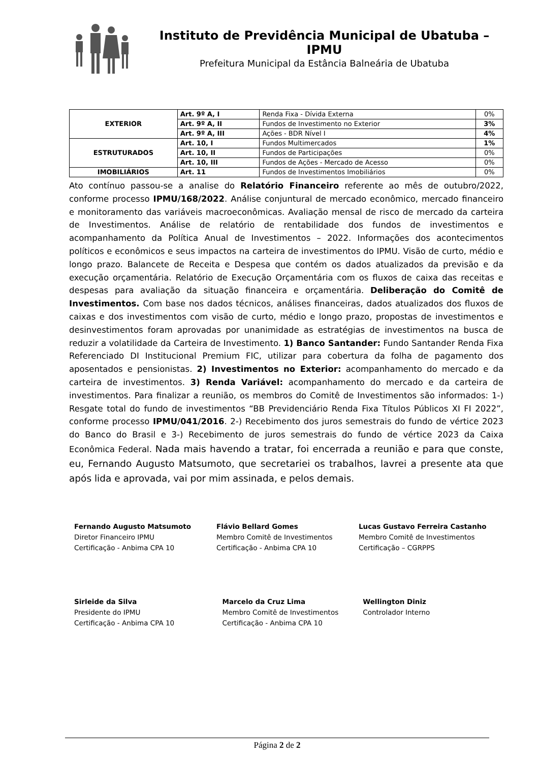Instituto de Previdência Municipal de Ubatuba – IPMU
Prefeitura Municipal da Estância Balneária de Ubatuba
| EXTERIOR | Art. 9º A, I | Renda Fixa - Dívida Externa | 0% |
| | Art. 9º A, II | Fundos de Investimento no Exterior | 3% |
| | Art. 9º A, III | Ações - BDR Nível I | 4% |
| ESTRUTURADOS | Art. 10, I | Fundos Multimercados | 1% |
| | Art. 10, II | Fundos de Participações | 0% |
| | Art. 10, III | Fundos de Ações - Mercado de Acesso | 0% |
| IMOBILIÁRIOS | Art. 11 | Fundos de Investimentos Imobiliários | 0% |
Ato contínuo passou-se a analise do Relatório Financeiro referente ao mês de outubro/2022, conforme processo IPMU/168/2022. Análise conjuntural de mercado econômico, mercado financeiro e monitoramento das variáveis macroeconômicas. Avaliação mensal de risco de mercado da carteira de Investimentos. Análise de relatório de rentabilidade dos fundos de investimentos e acompanhamento da Política Anual de Investimentos – 2022. Informações dos acontecimentos políticos e econômicos e seus impactos na carteira de investimentos do IPMU. Visão de curto, médio e longo prazo. Balancete de Receita e Despesa que contém os dados atualizados da previsão e da execução orçamentária. Relatório de Execução Orçamentária com os fluxos de caixa das receitas e despesas para avaliação da situação financeira e orçamentária. Deliberação do Comitê de Investimentos. Com base nos dados técnicos, análises financeiras, dados atualizados dos fluxos de caixas e dos investimentos com visão de curto, médio e longo prazo, propostas de investimentos e desinvestimentos foram aprovadas por unanimidade as estratégias de investimentos na busca de reduzir a volatilidade da Carteira de Investimento. 1) Banco Santander: Fundo Santander Renda Fixa Referenciado DI Institucional Premium FIC, utilizar para cobertura da folha de pagamento dos aposentados e pensionistas. 2) Investimentos no Exterior: acompanhamento do mercado e da carteira de investimentos. 3) Renda Variável: acompanhamento do mercado e da carteira de investimentos. Para finalizar a reunião, os membros do Comitê de Investimentos são informados: 1-) Resgate total do fundo de investimentos “BB Previdenciário Renda Fixa Títulos Públicos XI FI 2022”, conforme processo IPMU/041/2016. 2-) Recebimento dos juros semestrais do fundo de vértice 2023 do Banco do Brasil e 3-) Recebimento de juros semestrais do fundo de vértice 2023 da Caixa Econômica Federal. Nada mais havendo a tratar, foi encerrada a reunião e para que conste, eu, Fernando Augusto Matsumoto, que secretariei os trabalhos, lavrei a presente ata que após lida e aprovada, vai por mim assinada, e pelos demais.
Fernando Augusto Matsumoto
Diretor Financeiro IPMU
Certificação - Anbima CPA 10
Flávio Bellard Gomes
Membro Comitê de Investimentos
Certificação - Anbima CPA 10
Lucas Gustavo Ferreira Castanho
Membro Comitê de Investimentos
Certificação – CGRPPS
Sirleide da Silva
Presidente do IPMU
Certificação - Anbima CPA 10
Marcelo da Cruz Lima
Membro Comitê de Investimentos
Certificação - Anbima CPA 10
Wellington Diniz
Controlador Interno
Página 2 de 2